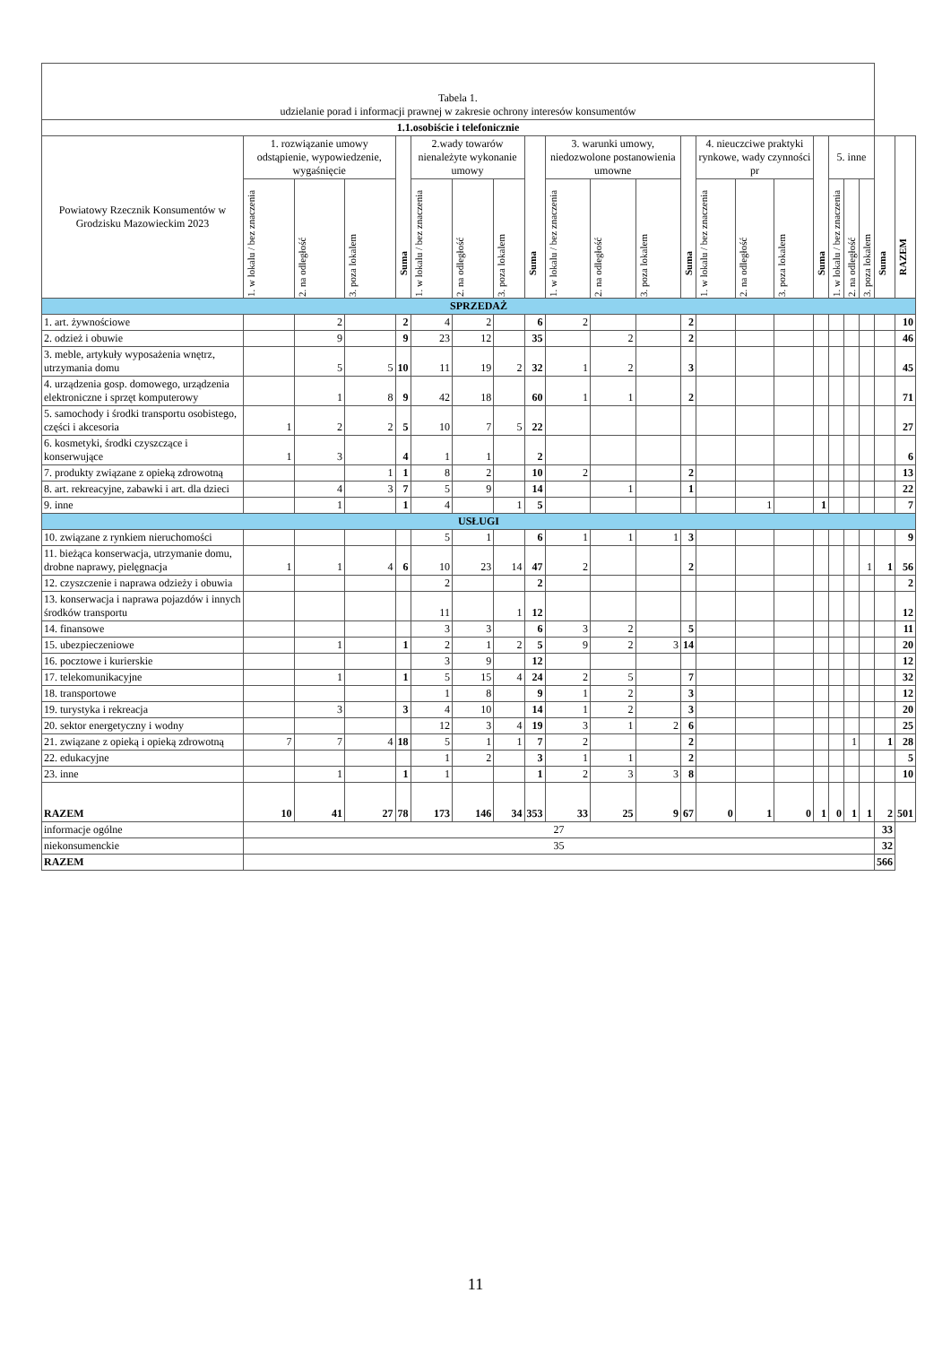| Tabela 1. udzielanie porad i informacji prawnej w zakresie ochrony interesów konsumentów | | | | | | | | | | | | | | | | | | | | | |
| --- | --- | --- | --- | --- | --- | --- | --- | --- | --- | --- | --- | --- | --- | --- | --- | --- | --- | --- | --- | --- | --- |
| 1.1.osobiście i telefonicznie | | | | | | | | | | | | | | | | | | | | | |
| Powiatowy Rzecznik Konsumentów w Grodzisku Mazowieckim 2023 | 1. rozwiązanie umowy odstąpienie, wypowiedzenie, wygaśnięcie | | | Suma | 2.wady towarów nienależyte wykonanie umowy | | | Suma | 3. warunki umowy, niedozwolone postanowienia umowne | | | Suma | 4. nieuczciwe praktyki rynkowe, wady czynności pr | | | Suma | 5. inne | | | Suma | RAZEM |
| | 1. w lokalu / bez znaczenia | 2. na odległość | 3. poza lokalem | | 1. w lokalu / bez znaczenia | 2. na odległość | 3. poza lokalem | | 1. w lokalu / bez znaczenia | 2. na odległość | 3. poza lokalem | | 1. w lokalu / bez znaczenia | 2. na odległość | 3. poza lokalem | | 1. w lokalu / bez znaczenia | 2. na odległość | 3. poza lokalem | | |
| SPRZEDAŻ | | | | | | | | | | | | | | | | | | | | | |
| 1. art. żywnościowe | | 2 | | 2 | 4 | 2 | | 6 | 2 | | | 2 | | | | | | | | | 10 |
| 2. odzież i obuwie | | 9 | | 9 | 23 | 12 | | 35 | | 2 | | 2 | | | | | | | | | 46 |
| 3. meble, artykuły wyposażenia wnętrz, utrzymania domu | | 5 | 5 | 10 | 11 | 19 | 2 | 32 | 1 | 2 | | 3 | | | | | | | | | 45 |
| 4. urządzenia gosp. domowego, urządzenia elektroniczne i sprzęt komputerowy | | 1 | 8 | 9 | 42 | 18 | | 60 | 1 | 1 | | 2 | | | | | | | | | 71 |
| 5. samochody i środki transportu osobistego, części i akcesoria | 1 | 2 | 2 | 5 | 10 | 7 | 5 | 22 | | | | | | | | | | | | | 27 |
| 6. kosmetyki, środki czyszczące i konserwujące | 1 | 3 | | 4 | 1 | 1 | | 2 | | | | | | | | | | | | | 6 |
| 7. produkty związane z opieką zdrowotną | | | 1 | 1 | 8 | 2 | | 10 | 2 | | | 2 | | | | | | | | | 13 |
| 8. art. rekreacyjne, zabawki i art. dla dzieci | | 4 | 3 | 7 | 5 | 9 | | 14 | | 1 | | 1 | | | | | | | | | 22 |
| 9. inne | | 1 | | 1 | 4 | | 1 | 5 | | | | | | 1 | | 1 | | | | | 7 |
| USŁUGI | | | | | | | | | | | | | | | | | | | | | |
| 10. związane z rynkiem nieruchomości | | | | | 5 | 1 | | 6 | 1 | 1 | 1 | 3 | | | | | | | | | 9 |
| 11. bieżąca konserwacja, utrzymanie domu, drobne naprawy, pielęgnacja | 1 | 1 | 4 | 6 | 10 | 23 | 14 | 47 | 2 | | | 2 | | | | | | | 1 | 1 | 56 |
| 12. czyszczenie i naprawa odzieży i obuwia | | | | | 2 | | | 2 | | | | | | | | | | | | | 2 |
| 13. konserwacja i naprawa pojazdów i innych środków transportu | | | | | 11 | | 1 | 12 | | | | | | | | | | | | | 12 |
| 14. finansowe | | | | | 3 | 3 | | 6 | 3 | 2 | | 5 | | | | | | | | | 11 |
| 15. ubezpieczeniowe | | 1 | | 1 | 2 | 1 | 2 | 5 | 9 | 2 | 3 | 14 | | | | | | | | | 20 |
| 16. pocztowe i kurierskie | | | | | 3 | 9 | | 12 | | | | | | | | | | | | | 12 |
| 17. telekomunikacyjne | | 1 | | 1 | 5 | 15 | 4 | 24 | 2 | 5 | | 7 | | | | | | | | | 32 |
| 18. transportowe | | | | | 1 | 8 | | 9 | 1 | 2 | | 3 | | | | | | | | | 12 |
| 19. turystyka i rekreacja | | 3 | | 3 | 4 | 10 | | 14 | 1 | 2 | | 3 | | | | | | | | | 20 |
| 20. sektor energetyczny i wodny | | | | | 12 | 3 | 4 | 19 | 3 | 1 | 2 | 6 | | | | | | | | | 25 |
| 21. związane z opieką i opieką zdrowotną | 7 | 7 | 4 | 18 | 5 | 1 | 1 | 7 | 2 | | | 2 | | | | | | 1 | | 1 | 28 |
| 22. edukacyjne | | | | | 1 | 2 | | 3 | 1 | 1 | | 2 | | | | | | | | | 5 |
| 23. inne | | 1 | | 1 | 1 | | | 1 | 2 | 3 | 3 | 8 | | | | | | | | | 10 |
| RAZEM | 10 | 41 | 27 | 78 | 173 | 146 | 34 | 353 | 33 | 25 | 9 | 67 | 0 | 1 | 0 | 1 | 0 | 1 | 1 | 2 | 501 |
| informacje ogólne | 27 | | | | | | | | | | | | | | | | | | | 33 | |
| niekonsumenckie | 35 | | | | | | | | | | | | | | | | | | | 32 | |
| RAZEM | | | | | | | | | | | | | | | | | | | | 566 | |
11